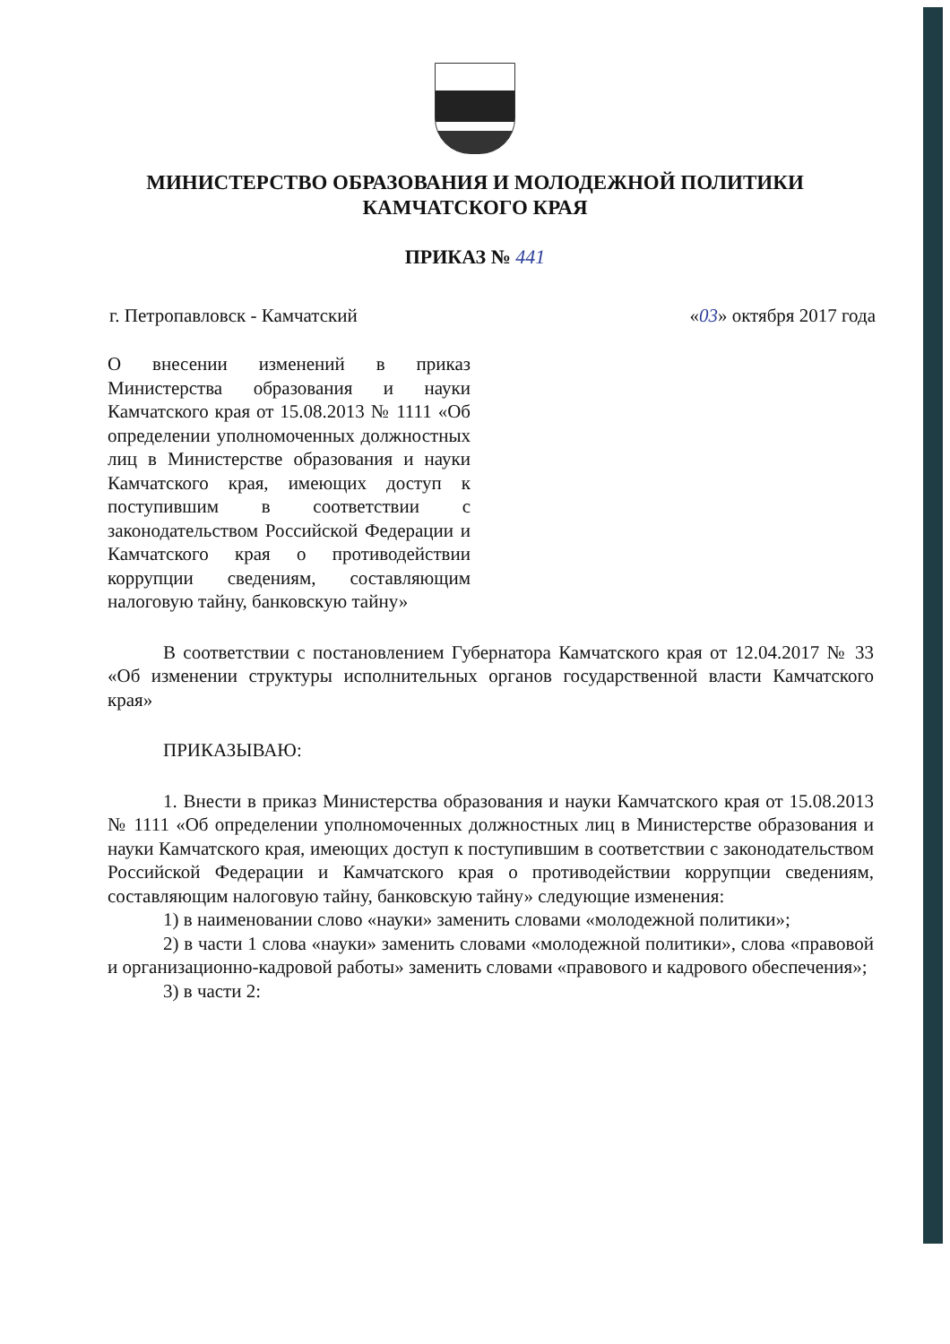МИНИСТЕРСТВО ОБРАЗОВАНИЯ И МОЛОДЕЖНОЙ ПОЛИТИКИ
КАМЧАТСКОГО КРАЯ
ПРИКАЗ № 441
г. Петропавловск - Камчатский «03» октября 2017 года
О внесении изменений в приказ Министерства образования и науки Камчатского края от 15.08.2013 № 1111 «Об определении уполномоченных должностных лиц в Министерстве образования и науки Камчатского края, имеющих доступ к поступившим в соответствии с законодательством Российской Федерации и Камчатского края о противодействии коррупции сведениям, составляющим налоговую тайну, банковскую тайну»
В соответствии с постановлением Губернатора Камчатского края от 12.04.2017 № 33 «Об изменении структуры исполнительных органов государственной власти Камчатского края»
ПРИКАЗЫВАЮ:
1. Внести в приказ Министерства образования и науки Камчатского края от 15.08.2013 № 1111 «Об определении уполномоченных должностных лиц в Министерстве образования и науки Камчатского края, имеющих доступ к поступившим в соответствии с законодательством Российской Федерации и Камчатского края о противодействии коррупции сведениям, составляющим налоговую тайну, банковскую тайну» следующие изменения:
1) в наименовании слово «науки» заменить словами «молодежной политики»;
2) в части 1 слова «науки» заменить словами «молодежной политики», слова «правовой и организационно-кадровой работы» заменить словами «правового и кадрового обеспечения»;
3) в части 2: